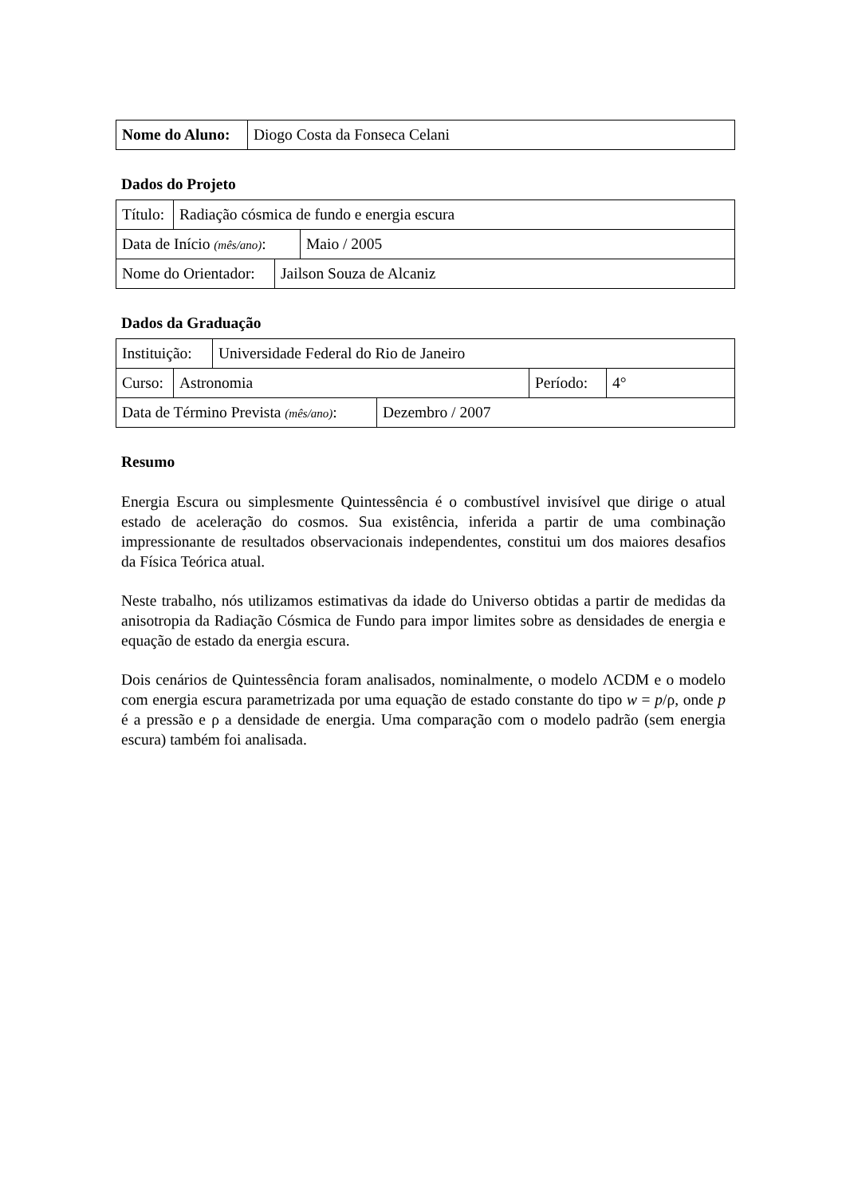| Nome do Aluno: | Diogo Costa da Fonseca Celani |
Dados do Projeto
| Título: | Radiação cósmica de fundo e energia escura |
| Data de Início (mês/ano) : | Maio / 2005 |
| Nome do Orientador: | Jailson Souza de Alcaniz |
Dados da Graduação
| Instituição: | Universidade Federal do Rio de Janeiro |
| Curso: | Astronomia | Período: | 4° |
| Data de Término Prevista (mês/ano) : | Dezembro / 2007 |
Resumo
Energia Escura ou simplesmente Quintessência é o combustível invisível que dirige o atual estado de aceleração do cosmos. Sua existência, inferida a partir de uma combinação impressionante de resultados observacionais independentes, constitui um dos maiores desafios da Física Teórica atual.
Neste trabalho, nós utilizamos estimativas da idade do Universo obtidas a partir de medidas da anisotropia da Radiação Cósmica de Fundo para impor limites sobre as densidades de energia e equação de estado da energia escura.
Dois cenários de Quintessência foram analisados, nominalmente, o modelo ΛCDM e o modelo com energia escura parametrizada por uma equação de estado constante do tipo w = p/ρ, onde p é a pressão e ρ a densidade de energia. Uma comparação com o modelo padrão (sem energia escura) também foi analisada.